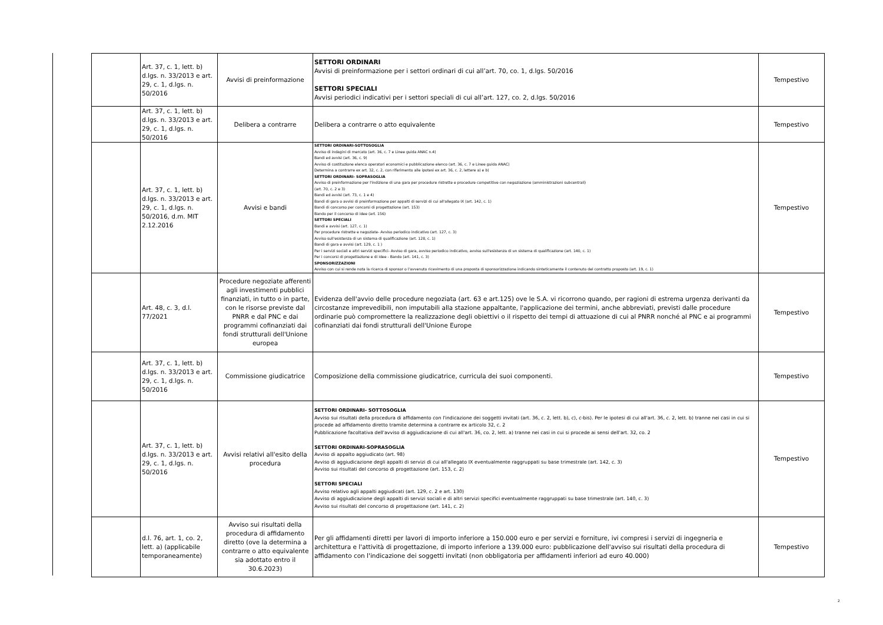| | Art. 37, c. 1, lett. b) d.lgs. n. 33/2013 e art. 29, c. 1, d.lgs. n. 50/2016 | Avvisi di preinformazione | SETTORI ORDINARI Avvisi di preinformazione per i settori ordinari di cui all’art. 70, co. 1, d.lgs. 50/2016 SETTORI SPECIALI Avvisi periodici indicativi per i settori speciali di cui all’art. 127, co. 2, d.lgs. 50/2016 | Tempestivo |
| | Art. 37, c. 1, lett. b) d.lgs. n. 33/2013 e art. 29, c. 1, d.lgs. n. 50/2016 | Delibera a contrarre | Delibera a contrarre o atto equivalente | Tempestivo |
| | Art. 37, c. 1, lett. b) d.lgs. n. 33/2013 e art. 29, c. 1, d.lgs. n. 50/2016, d.m. MIT 2.12.2016 | Avvisi e bandi | SETTORI ORDINARI-SOTTOSOGLIA Avviso di indagini di mercato (art. 36, c. 7 e Linee guida ANAC n.4) Bandi ed avvisi (art. 36, c. 9) Avviso di costituzione elenco operatori economici e pubblicazione elenco (art. 36, c. 7 e Linee guida ANAC) Determina a contrarre ex art. 32, c. 2, con riferimento alle ipotesi ex art. 36, c. 2, lettere a) e b) SETTORI ORDINARI- SOPRASOGLIA Avviso di preinformazione per l'indizione di una gara per procedure ristrette e procedure competitive con negoziazione (amministrazioni subcentrali) (art. 70, c. 2 e 3) Bandi ed avvisi (art. 73, c. 1 e 4) Bandi di gara o avvisi di preinformazione per appalti di servizi di cui all'allegato IX (art. 142, c. 1) Bandi di concorso per concorsi di progettazione (art. 153) Bando per il concorso di idee (art. 156) SETTORI SPECIALI Bandi e avvisi (art. 127, c. 1) Per procedure ristrette e negoziate- Avviso periodico indicativo (art. 127, c. 3) Avviso sull'esistenza di un sistema di qualificazione (art. 128, c. 1) Bandi di gara e avvisi (art. 129, c. 1 ) Per i servizi sociali e altri servizi specifici- Avviso di gara, avviso periodico indicativo, avviso sull'esistenza di un sistema di qualificazione (art. 140, c. 1) Per i concorsi di progettazione e di idee - Bando (art. 141, c. 3) SPONSORIZZAZIONI Avviso con cui si rende nota la ricerca di sponsor o l'avvenuto ricevimento di una proposta di sponsorizzazione indicando sinteticamente il contenuto del contratto proposto (art. 19, c. 1) | Tempestivo |
| | Art. 48, c. 3, d.l. 77/2021 | Procedure negoziate afferenti agli investimenti pubblici finanziati, in tutto o in parte, con le risorse previste dal PNRR e dal PNC e dai programmi cofinanziati dai fondi strutturali dell'Unione europea | Evidenza dell'avvio delle procedure negoziata (art. 63 e art.125) ove le S.A. vi ricorrono quando, per ragioni di estrema urgenza derivanti da circostanze imprevedibili, non imputabili alla stazione appaltante, l'applicazione dei termini, anche abbreviati, previsti dalle procedure ordinarie può compromettere la realizzazione degli obiettivi o il rispetto dei tempi di attuazione di cui al PNRR nonché al PNC e ai programmi cofinanziati dai fondi strutturali dell'Unione Europe | Tempestivo |
| | Art. 37, c. 1, lett. b) d.lgs. n. 33/2013 e art. 29, c. 1, d.lgs. n. 50/2016 | Commissione giudicatrice | Composizione della commissione giudicatrice, curricula dei suoi componenti. | Tempestivo |
| | Art. 37, c. 1, lett. b) d.lgs. n. 33/2013 e art. 29, c. 1, d.lgs. n. 50/2016 | Avvisi relativi all'esito della procedura | SETTORI ORDINARI- SOTTOSOGLIA Avviso sui risultati della procedura di affidamento con l'indicazione dei soggetti invitati (art. 36, c. 2, lett. b), c), c-bis). Per le ipotesi di cui all'art. 36, c. 2, lett. b) tranne nei casi in cui si procede ad affidamento diretto tramite determina a contrarre ex articolo 32, c. 2 Pubblicazione facoltativa dell'avviso di aggiudicazione di cui all'art. 36, co. 2, lett. a) tranne nei casi in cui si procede ai sensi dell'art. 32, co. 2 SETTORI ORDINARI-SOPRASOGLIA Avviso di appalto aggiudicato (art. 98) Avviso di aggiudicazione degli appalti di servizi di cui all'allegato IX eventualmente raggruppati su base trimestrale (art. 142, c. 3) Avviso sui risultati del concorso di progettazione (art. 153, c. 2) SETTORI SPECIALI Avviso relativo agli appalti aggiudicati (art. 129, c. 2 e art. 130) Avviso di aggiudicazione degli appalti di servizi sociali e di altri servizi specifici eventualmente raggruppati su base trimestrale (art. 140, c. 3) Avviso sui risultati del concorso di progettazione (art. 141, c. 2) | Tempestivo |
| | d.l. 76, art. 1, co. 2, lett. a) (applicabile temporaneamente) | Avviso sui risultati della procedura di affidamento diretto (ove la determina a contrarre o atto equivalente sia adottato entro il 30.6.2023) | Per gli affidamenti diretti per lavori di importo inferiore a 150.000 euro e per servizi e forniture, ivi compresi i servizi di ingegneria e architettura e l'attività di progettazione, di importo inferiore a 139.000 euro: pubblicazione dell'avviso sui risultati della procedura di affidamento con l'indicazione dei soggetti invitati (non obbligatoria per affidamenti inferiori ad euro 40.000) | Tempestivo |
2